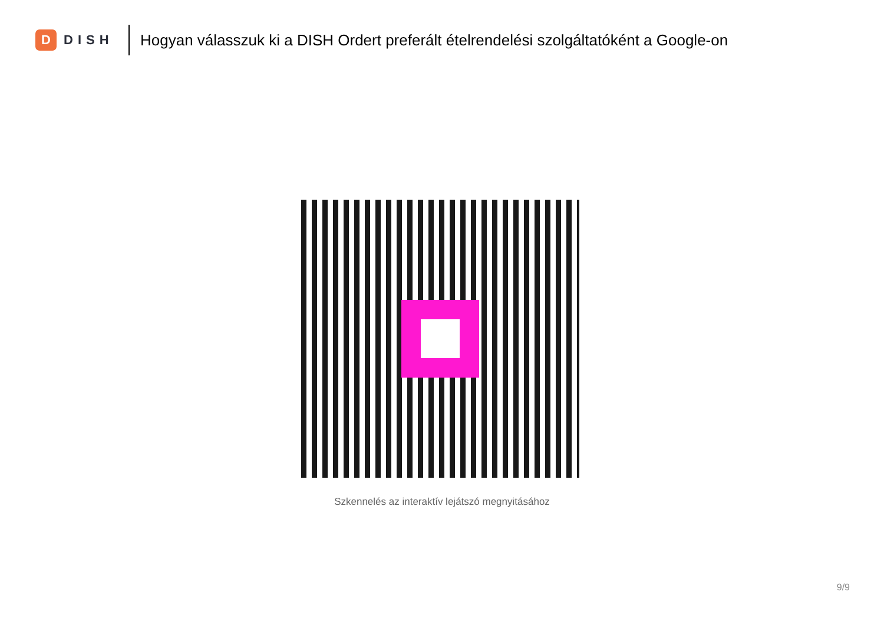D
DISH
Hogyan válasszuk ki a DISH Ordert preferált ételrendelési szolgáltatóként a Google-on
Szkennelés az interaktív lejátszó megnyitásához
9/9